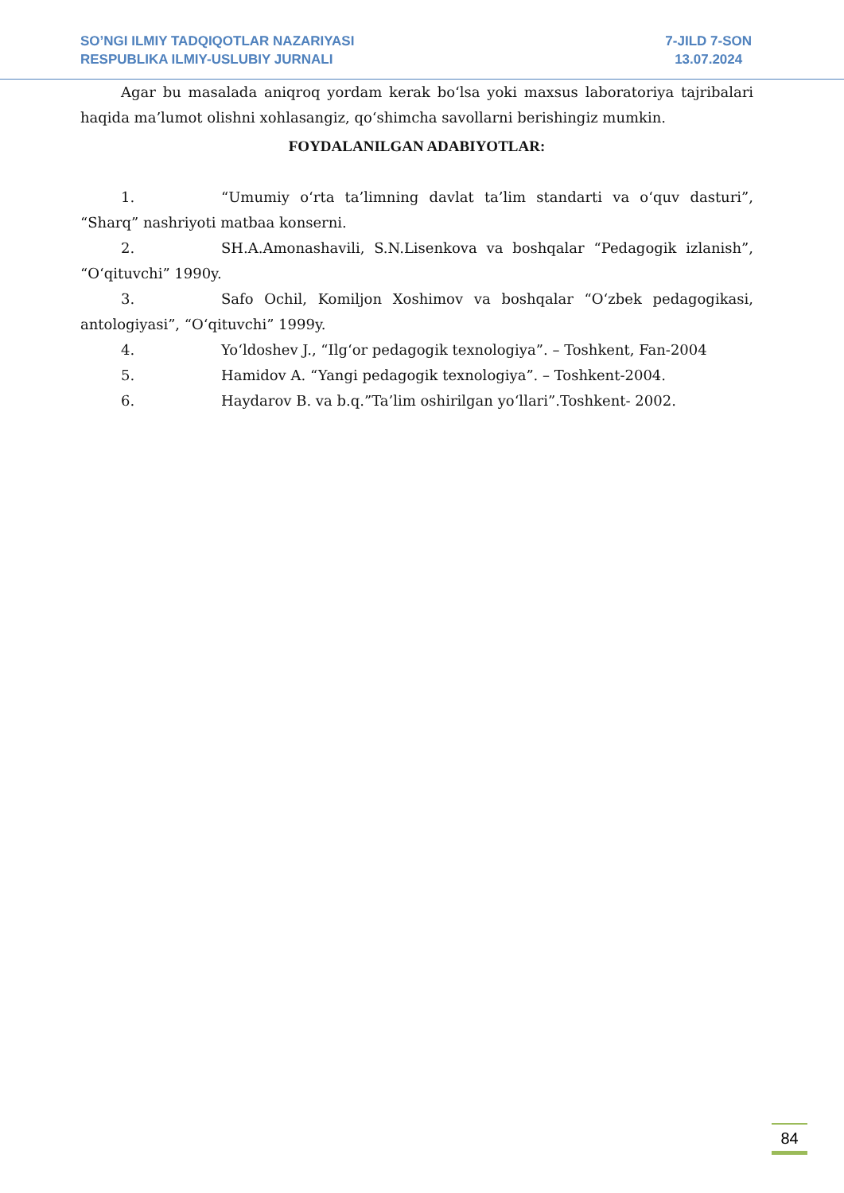SO’NGI ILMIY TADQIQOTLAR NAZARIYASI
RESPUBLIKA ILMIY-USLUBIY JURNALI
7-JILD 7-SON
13.07.2024
Agar bu masalada aniqroq yordam kerak bo‘lsa yoki maxsus laboratoriya tajribalari haqida ma’lumot olishni xohlasangiz, qo‘shimcha savollarni berishingiz mumkin.
FOYDALANILGAN ADABIYOTLAR:
1. “Umumiy o‘rta ta’limning davlat ta’lim standarti va o‘quv dasturi”, “Sharq” nashriyoti matbaa konserni.
2. SH.A.Amonashavili, S.N.Lisenkova va boshqalar “Pedagogik izlanish”, “O‘qituvchi” 1990y.
3. Safo Ochil, Komiljon Xoshimov va boshqalar “O‘zbek pedagogikasi, antologiyasi”, “O‘qituvchi” 1999y.
4. Yo‘ldoshev J., “Ilg‘or pedagogik texnologiya”. – Toshkent, Fan-2004
5. Hamidov A. “Yangi pedagogik texnologiya”. – Toshkent-2004.
6. Haydarov B. va b.q.”Ta’lim oshirilgan yo‘llari”.Toshkent- 2002.
84